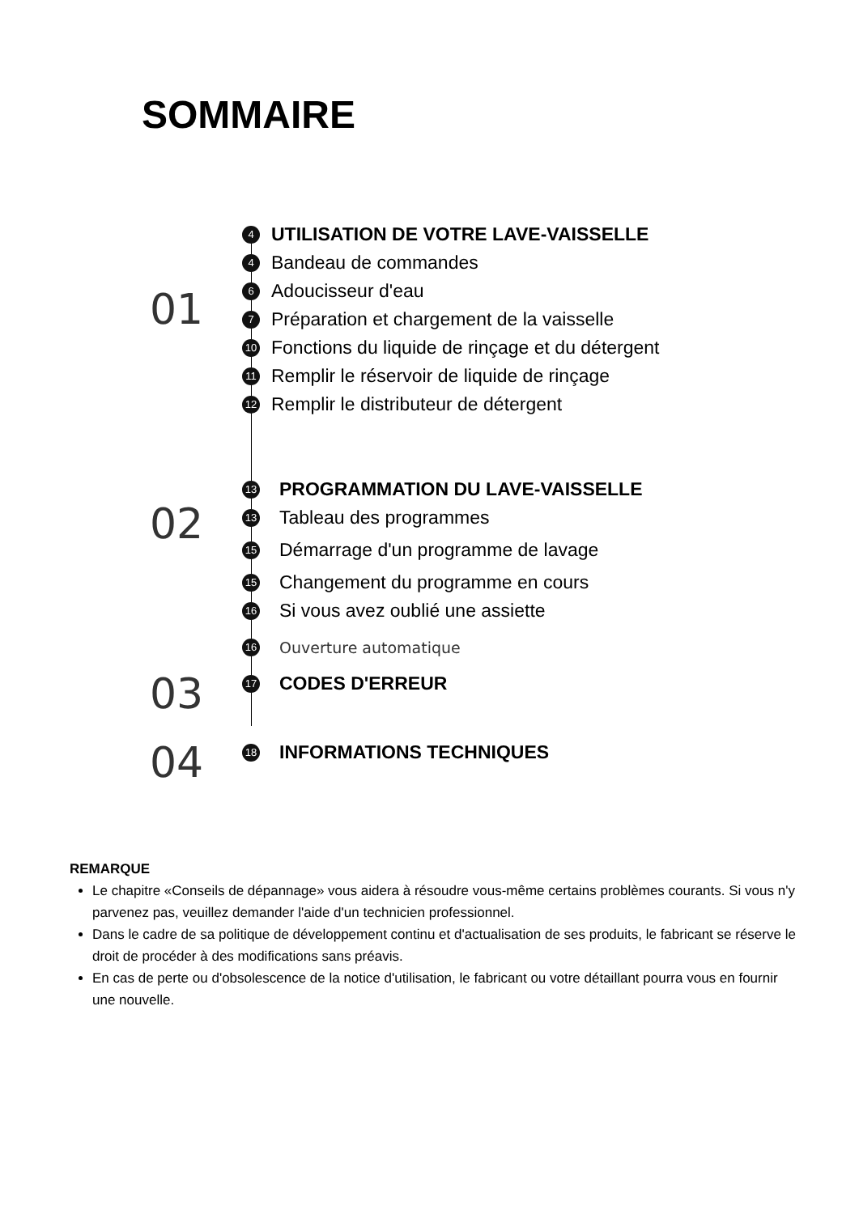SOMMAIRE
01
4 UTILISATION DE VOTRE LAVE-VAISSELLE
4 Bandeau de commandes
6 Adoucisseur d'eau
7 Préparation et chargement de la vaisselle
10 Fonctions du liquide de rinçage et du détergent
11 Remplir le réservoir de liquide de rinçage
12 Remplir le distributeur de détergent
02
13 PROGRAMMATION DU LAVE-VAISSELLE
13 Tableau des programmes
15 Démarrage d'un programme de lavage
15 Changement du programme en cours
16 Si vous avez oublié une assiette
16 Ouverture automatique
03
17 CODES D'ERREUR
04
18 INFORMATIONS TECHNIQUES
REMARQUE
Le chapitre «Conseils de dépannage» vous aidera à résoudre vous-même certains problèmes courants. Si vous n'y parvenez pas, veuillez demander l'aide d'un technicien professionnel.
Dans le cadre de sa politique de développement continu et d'actualisation de ses produits, le fabricant se réserve le droit de procéder à des modifications sans préavis.
En cas de perte ou d'obsolescence de la notice d'utilisation, le fabricant ou votre détaillant pourra vous en fournir une nouvelle.